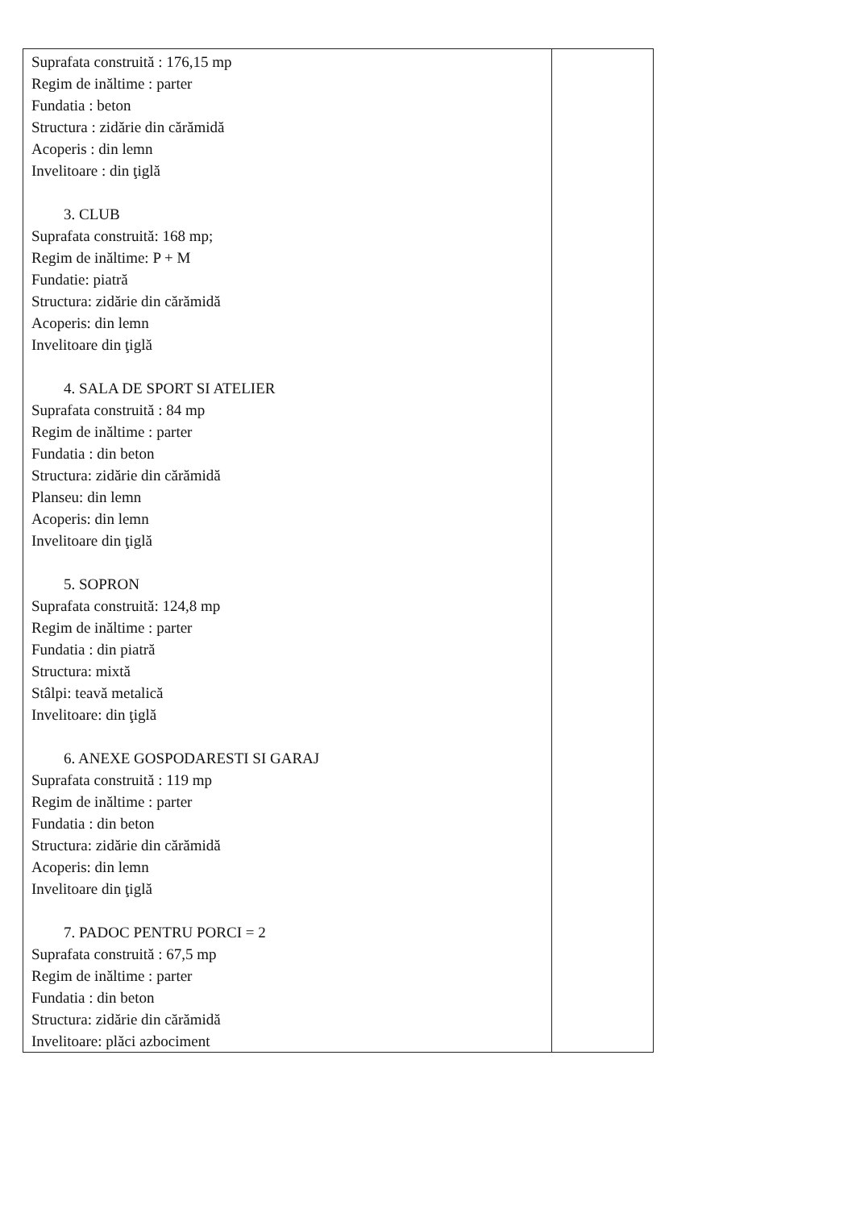| Suprafata construită : 176,15 mp Regim de inăltime : parter Fundatia : beton Structura : zidărie din cărămidă Acoperis : din lemn Invelitoare : din ţiglă 3. CLUB Suprafata construită: 168 mp; Regim de inăltime: P + M Fundatie: piatră Structura: zidărie din cărămidă Acoperis: din lemn Invelitoare din ţiglă 4. SALA DE SPORT SI ATELIER Suprafata construită : 84 mp Regim de inăltime : parter Fundatia : din beton Structura: zidărie din cărămidă Planseu: din lemn Acoperis: din lemn Invelitoare din ţiglă 5. SOPRON Suprafata construită: 124,8 mp Regim de inăltime : parter Fundatia : din piatră Structura: mixtă Stâlpi: teavă metalică Invelitoare: din ţiglă 6. ANEXE GOSPODARESTI SI GARAJ Suprafata construită : 119 mp Regim de inăltime : parter Fundatia : din beton Structura: zidărie din cărămidă Acoperis: din lemn Invelitoare din ţiglă 7. PADOC PENTRU PORCI = 2 Suprafata construită : 67,5 mp Regim de inăltime : parter Fundatia : din beton Structura: zidărie din cărămidă Invelitoare: plăci azbociment | |